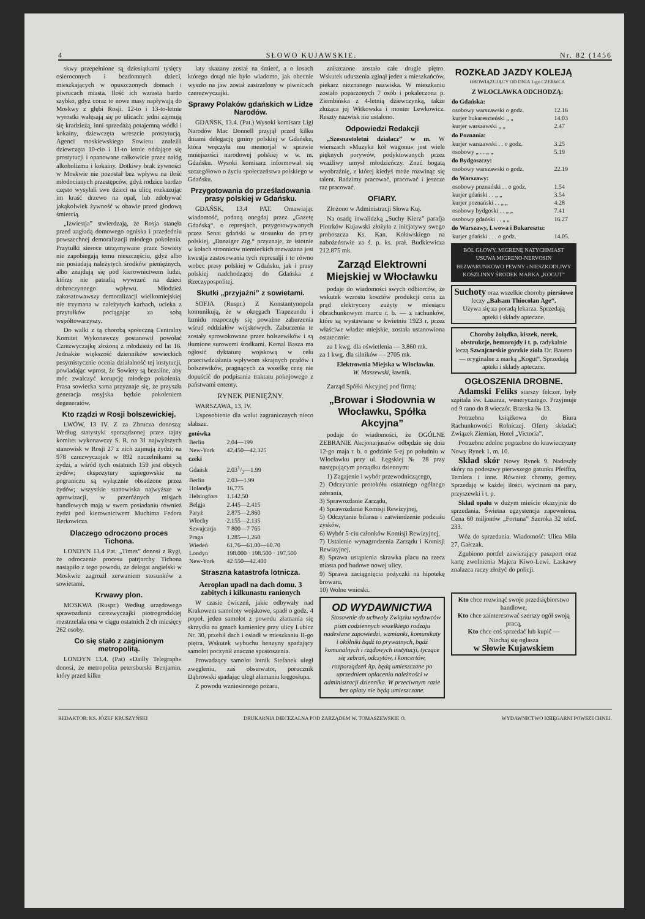4 SŁOWO KUJAWSKIE. Nr. 82 (1456
skwy przepełnione są dziesiątkami tysięcy osieroconych i bezdomnych dzieci, mieszkających w opuszczonych domach i piwnicach miasta. Ilość ich wzrasta bardo szybko, gdyż coraz to nowe masy napływają do Moskwy z głębi Rosji. 12-to i 13-to-letnie wyrostki wałęsają się po ulicach: jedni zajmują się kradzieżą, inni sprzedażą potajemną wódki i kokainy, dziewczęta wreszcie prostytucją. Agenci moskiewskiego Sowietu znaleźli dziewczęta 10-cio i 11-to letnie oddające się prostytucji i opanowane całkowicie przez nałóg alkoholizmu i kokainy. Dotkiwy brak żywności w Moskwie nie pozostał bez wpływu na ilość młodocianych przestępców, gdyż rodzice bardzo często wysyłali swe dzieci na ulicę rozkazując im kraść drzewo na opał, lub zdobywać jakąkolwiek żywność w obawie przed głodową śmiercią.
„Izwiestja” stwierdzają, że Rosja stanęła przed zagładą domowego ogniska i przededniu powszechnej demoralizacji młodego pokolenia. Przytułki sieroce utrzymywane przez Sowiety nie zapobiegają temu nieszczęściu, gdyż albo nie posiadają należytych środków pieniężnych, albo znajdują się pod kierownictwem ludzi, którzy nie patrafią wywrzeć na dzieci dobroczynnego wpływu. Młodzież zakosztowawszy demoralizacji wielkomiejskiej nie trzymana w należytych karbach, ucieka z przytułków pociągając za sobą współtowarzyszy.
Do walki z tą chorobą społeczną Centralny Komitet Wykonawczy postanowił powołać Czrezwyczajkę złożoną z młodzieży od lat 16. Jednakże większość dzienników sowieckich pesymistycznie ocenia działalność tej instytucji, powiadając wprost, że Sowiety są bezsilne, aby móc zwalczyć korupcję młodego pokolenia. Prasa sowiecka sama przyznaje się, że przyszła generacja rosyjska będzie pokoleniem degeneratów.
Kto rządzi w Rosji bolszewickiej.
LWÓW, 13 IV. Z za Zbrucza donoszą: Według statystyki sporządzonej przez tajny komitet wykonawczy S. R. na 31 najwyższych stanowisk w Rosji 27 z nich zajmują żydzi; na 978 czrezwyczajek w 892 naczelnikami są żydzi, a wśród tych ostatnich 159 jest obcych żydów; ekspozytury szpiegowskie na pograniczu są wyłącznie obsadzone przez żydów; wszystkie stanowiska najwyższe w aprowizacji, w przeróżnych misjach handlowych mają w swem posiadaniu również żydzi pod kierownictwem Muchima Fedora Berkowicza.
Dlaczego odroczono proces Tichona.
LONDYN 13.4 Pat. „Times” donosi z Rygi, że odroczenie procesu patrjarchy Tichona nastąpiło z tego powodu, że delegat angielski w Moskwie zagroził zerwaniem stosunków z sowietami.
Krwawy plon.
MOSKWA (Ruspr.) Według urzędowego sprawozdania czrezwyczajki piotrogrodzkiej rozstrzelała ona w ciągu ostatnich 2 ch miesięcy 262 osoby.
Co się stało z zaginionym metropolitą.
LONDYN 13.4. (Pat) »Dailly Telegraph« donosi, że metropolita petersburski Benjamin, który przed kilku
laty skazany został na śmierć, a o losach którego dotąd nie było wiadomo, jak obecnie wyszło na jaw został zastrzelony w piwnicach czerezwyczajki.
Sprawy Polaków gdańskich w Lidze Narodów.
GDAŃSK, 13.4. (Pat.) Wysoki komisarz Ligi Narodów Mac Donnell przyjął przed kilku dniami delegację gminy polskiej w Gdańsku, która wręczyła mu memorjał w sprawie mniejszości narodowej polskiej w w. m. Gdańsku. Wysoki komisarz informował się szczegółowo o życiu społeczeństwa polskiego w Gdańsku.
Przygotowania do prześladowania prasy polskiej w Gdańsku.
GDAŃSK, 13.4 PAT. Omawiając wiadomość, podaną onegdaj przez „Gazetę Gdańską“. o represjach, przygotowywanych przez Senat gdański w stosunku do prasy polskiej, „Danziger Ztg.“ przyznaje, że istotnie w kołach stronnictw niemieckich rozważana jest kwestja zastosowania tych represalji i to równo wobec prasy polskiej w Gdańsku, jak i prasy polskiej nadchodzącej do Gdańska z Rzeczypospolitej.
Skutki „przyjaźni” z sowietami.
SOFJA (Ruspr.) Z Konstantynopola komunikują, że w okręgach Trapezundu i Izmidu rozpoczęły się poważne zaburzenia wśrud oddziałów wojskowych. Zaburzenia te zostały sprowokowane przez bolszewików i są tłumione surowemi środkami. Kemal Basza ma ogłosić dyktaturę wojskową w celu przeciwdziałania wpływom skrajnych prądów i bolszewików, pragnących za wszelkę cenę nie dopuścić do podpisania traktatu pokojowego z państwami ententy.
RYNEK PIENIĘŻNY.
WARSZAWA, 13. IV.
Usposobienie dla walut zagranicznych nieco słabsze.
| gotówka | |
| --- | --- |
| Berlin | 2.04—199 |
| New-York | 42.450—42.325 |
| czeki | |
| Gdańsk | 2.031/2—1.99 |
| Berlin | 2.03—1.99 |
| Holandja | 16.775 |
| Helsingfors | 1.142.50 |
| Belgja | 2.445—2.415 |
| Paryż | 2.875—2.860 |
| Włochy | 2.155—2.135 |
| Szwajcarja | 7 800—7 765 |
| Praga | 1.285—1.260 |
| Wiedeń | 61.76—61.00—60.70 |
| Londyn | 198.000 · 198.500 · 197.500 |
| New-York | 42 550—42.400 |
Straszna katastrofa lotnicza.
Aeroplan upadł na dach domu. 3 zabitych i kilkunastu ranionych
W czasie ćwiczeń, jakie odbywały nad Krakowem samoloty wojskowe, spadł o godz. 4 popoł. jeden samolot z powodu złamania się skrzydła na gmach kamienicy przy ulicy Lubicz Nr. 30, przebił dach i osiadł w mieszkaniu II-go piętra. Wskutek wybuchu benzyny spadający samolot poczynił znaczne spustoszenia.
Prowadzący samolot lotnik Stefanek uległ zwęgleniu, zaś obserwator, porucznik Dąbrowski spadając uległ złamaniu kręgosłupa.
Z powodu wzniesionego pożaru,
zniszczone zostało całe drugie piętro. Wskutek uduszenia zginął jeden z mieszkańców, piekarz nieznanego nazwiska. W mieszkaniu zostało poparzonych 7 osób i pokaleczona p. Ziembińska z 4-letnią dziewczynką, także złużąca jej Witkowska i monter Lewkowicz. Reszty nazwisk nie ustalono.
Odpowiedzi Redakcji
„Szesnastoletni działacz” w m. W wierszach »Muzyka kół wagonu« jest wiele pięknych porywów, podyktowanych przez wrażliwy umysł młodzieńczy. Znać bogatą wyobraźnię, z której kiedyś może rozwinąc się talent. Radzimy pracować, pracować i jeszcze raz pracować.
OFIARY.
Złożono w Administracji Słowa Kuj.
Na osadę inwalidzką „Suchy Kierz” parafja Piotrków Kujawski złożyła z inicjatywy swego proboszcza Ks. Kan. Koławskiego na nabożeństwie za ś. p. ks. prał. Budkiewicza 212.875 mk.
Zarząd Elektrowni Miejskiej w Włocławku
podaje do wiadomości swych odbiorców, że wskutek wzrostu kosztów produkcji cena za prąd elektryczny zużyty w miesiącu obrachunkowym marcu r. b. — z rachunków, które są wystawiane w kwietniu 1923 r. przez właściwe władze miejskie, została ustanowiona ostatecznie:
za 1 kwg. dla oświetlenia — 3.860 mk.
za 1 kwg. dla silników — 2705 mk.
Elektrownia Miejska w Włocławku.
W. Maszewski, ławnik.
Zarząd Spółki Akcyjnej pod firmą:
„Browar i Słodownia w Włocławku, Spółka Akcyjna”
podaje do wiadomości, że OGÓLNE ZEBRANIE Akcjonarjuszów odbędzie się dnia 12-go maja r. b. o godzinie 5-ej po południu w Włocławku przy ul. Łęgskiej № 28 przy następującym porządku dziennym:
1) Zagajenie i wybór przewodniczącego,
2) Odczytanie protokółu ostatniego ogólnego zebrania,
3) Sprawozdanie Zarządu,
4) Sprawozdanie Komisji Rewizyjnej,
5) Odczytanie bilansu i zatwierdzenie podziału zysków,
6) Wybór 5-ciu członków Komisji Rewizyjnej,
7) Ustalenie wynagrodzenia Zarządu i Komisji Rewizyjnej,
8) Sprawa ustąpienia skrawka placu na rzecz miasta pod budowe nowej ulicy.
9) Sprawa zaciągnięcia pożyczki na hipotekę browaru,
10) Wolne wnioski.
OD WYDAWNICTWA
Stosownie do uchwały Związku wydawców pism codziennych wszelkiego rodzaju nadesłane zapowiedzi, wzmianki, komunikaty i okólniki bądź to prywatnych, bądź komunalnych i rządowych instytucji, tyczące się zebrań, odczytów, i koncertów, rozporządzeń itp. będą umieszczane po uprzedniem opłaceniu należności w administracji dziennika. W przeciwnym razie bez opłaty nie będą umieszczane.
ROZKŁAD JAZDY KOLEJĄ
OBOWIĄZUJĄCY OD DNIA 1-go CZERWCA
Z WŁOCŁAWKA ODCHODZĄ:
| do Gdańska: | |
| --- | --- |
| osobowy warszawski o godz. | 12.16 |
| kurjer bukareszteński „ „ | 14.03 |
| kurjer warszawski „ „ | 2.47 |
| do Poznania: | |
| kurjer warszawski . . o godz. | 3.25 |
| osobowy „ . . „ „ | 5.19 |
| do Bydgoszczy: | |
| osobowy warszawski o godz. | 22.19 |
| do Warszawy: | |
| osobowy poznański . . o godz. | 1.54 |
| kurjer gdański . . „ „ | 3.54 |
| kurjer poznański . . „ „ | 4.28 |
| osobowy bydgoski . . „ „ | 7.41 |
| osobowy gdański . . „ „ | 16.27 |
| do Warszawy, Lwowa i Bukaresztu: | |
| kurjer gdański . . . o godz. | 14.05. |
BÓL GŁOWY, MIGRENĘ NATYCHMIAST USUWA MIGRENO-NERVOSIN BEZWARUNKOWO PEWNY i NIESZKODLIWY KOSZLINNY ŚRODEK MARKA „KOGUT”
Suchoty oraz wszelkie choroby piersiowe leczy „Balsam Thiocolan Age“.
Używa się za poradą lekarza. Sprzedają apteki i składy apteczne.
Choroby żołądka, kiszek, nerek, obstrukcje, hemorojdy i t. p. radykalnie leczą Szwajcarskie gorzkie zioła Dr. Bauera — oryginalne z marką „Kogut“. Sprzedają apteki i składy apteczne.
OGŁOSZENIA DROBNE.
Adamski Feliks starszy felczer, były szpitala św. Łazarza, wenerycznego. Przyjmuje od 9 rano do 8 wieczór. Brzeska № 13.
Potrzebna książkowa do Biura Rachunkowości Rolniczej. Oferty składać: Związek Ziemian, Hotel „Victoria”.
Potrzebne zdolne pogrzebne do krawieczyzny Nowy Rynek 1. m. 10.
Skład skór Nowy Rynek 9. Nadeszły skóry na podeszwy pierwszego gatunku Pfeiffra, Temlera i inne. Również chromy, gemzy. Sprzedaję w każdej ilości, wycinam na pary, przyszewki i t. p.
Skład opału w dużym mieście okazyjnie do sprzedania. Świetna egzystencja zapewniona. Cena 60 miljonów „Fortuna” Szeroka 32 telef. 233.
Wóz do sprzedania. Wiadomość: Ulica Miła 27, Gałczak.
Zgubiono portfel zawierający paszport oraz kartę zwolnienia Majera Kiwo-Lewi. Łaskawy znalazca raczy złożyć do policji.
Kto chce rozwinąć swoje przedsiębiorstwo handlowe,
Kto chce zainteresować szerszy ogół swoją pracą,
Kto chce coś sprzedać lub kupić —
Niechaj się ogłasza
w Słowie Kujawskiem
REDAKTOR: KS. JÓZEF KRUSZYŃSKI DRUKARNIA DIECEZALNA POD ZARZĄDEM W. TOMASZEWSKIE O. WYDAWNICTWO KSIĘGARNI POWSZECHNEJ.